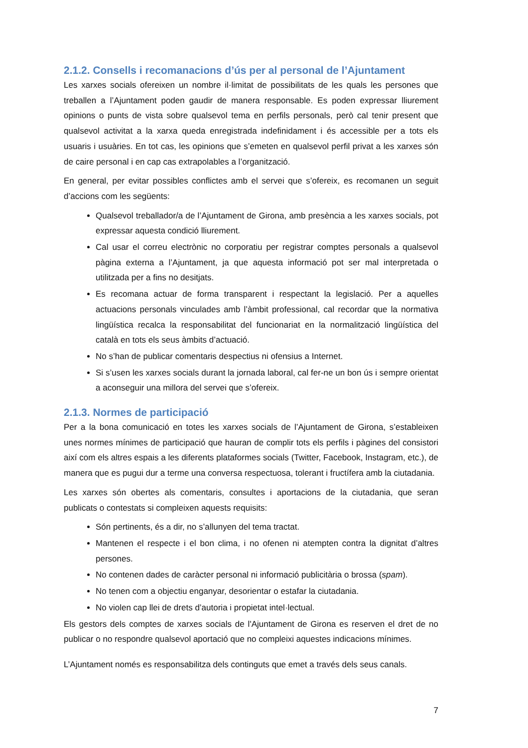2.1.2. Consells i recomanacions d’ús per al personal de l’Ajuntament
Les xarxes socials ofereixen un nombre il·limitat de possibilitats de les quals les persones que treballen a l’Ajuntament poden gaudir de manera responsable. Es poden expressar lliurement opinions o punts de vista sobre qualsevol tema en perfils personals, però cal tenir present que qualsevol activitat a la xarxa queda enregistrada indefinidament i és accessible per a tots els usuaris i usuàries. En tot cas, les opinions que s’emeten en qualsevol perfil privat a les xarxes són de caire personal i en cap cas extrapolables a l’organització.
En general, per evitar possibles conflictes amb el servei que s’ofereix, es recomanen un seguit d’accions com les següents:
Qualsevol treballador/a de l’Ajuntament de Girona, amb presència a les xarxes socials, pot expressar aquesta condició lliurement.
Cal usar el correu electrònic no corporatiu per registrar comptes personals a qualsevol pàgina externa a l’Ajuntament, ja que aquesta informació pot ser mal interpretada o utilitzada per a fins no desitjats.
Es recomana actuar de forma transparent i respectant la legislació. Per a aquelles actuacions personals vinculades amb l’àmbit professional, cal recordar que la normativa lingüística recalca la responsabilitat del funcionariat en la normalització lingüística del català en tots els seus àmbits d’actuació.
No s’han de publicar comentaris despectius ni ofensius a Internet.
Si s’usen les xarxes socials durant la jornada laboral, cal fer-ne un bon ús i sempre orientat a aconseguir una millora del servei que s’ofereix.
2.1.3. Normes de participació
Per a la bona comunicació en totes les xarxes socials de l’Ajuntament de Girona, s’estableixen unes normes mínimes de participació que hauran de complir tots els perfils i pàgines del consistori així com els altres espais a les diferents plataformes socials (Twitter, Facebook, Instagram, etc.), de manera que es pugui dur a terme una conversa respectuosa, tolerant i fructífera amb la ciutadania.
Les xarxes són obertes als comentaris, consultes i aportacions de la ciutadania, que seran publicats o contestats si compleixen aquests requisits:
Són pertinents, és a dir, no s’allunyen del tema tractat.
Mantenen el respecte i el bon clima, i no ofenen ni atempten contra la dignitat d’altres persones.
No contenen dades de caràcter personal ni informació publicitària o brossa (spam).
No tenen com a objectiu enganyar, desorientar o estafar la ciutadania.
No violen cap llei de drets d’autoria i propietat intel·lectual.
Els gestors dels comptes de xarxes socials de l'Ajuntament de Girona es reserven el dret de no publicar o no respondre qualsevol aportació que no compleixi aquestes indicacions mínimes.
L’Ajuntament només es responsabilitza dels continguts que emet a través dels seus canals.
7